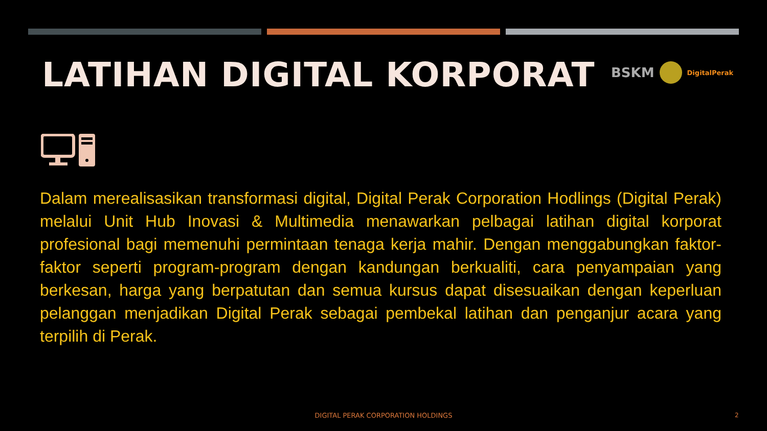LATIHAN DIGITAL KORPORAT BSKM DigitalPerak
Dalam merealisasikan transformasi digital, Digital Perak Corporation Hodlings (Digital Perak) melalui Unit Hub Inovasi & Multimedia menawarkan pelbagai latihan digital korporat profesional bagi memenuhi permintaan tenaga kerja mahir. Dengan menggabungkan faktor-faktor seperti program-program dengan kandungan berkualiti, cara penyampaian yang berkesan, harga yang berpatutan dan semua kursus dapat disesuaikan dengan keperluan pelanggan menjadikan Digital Perak sebagai pembekal latihan dan penganjur acara yang terpilih di Perak.
DIGITAL PERAK CORPORATION HOLDINGS 2